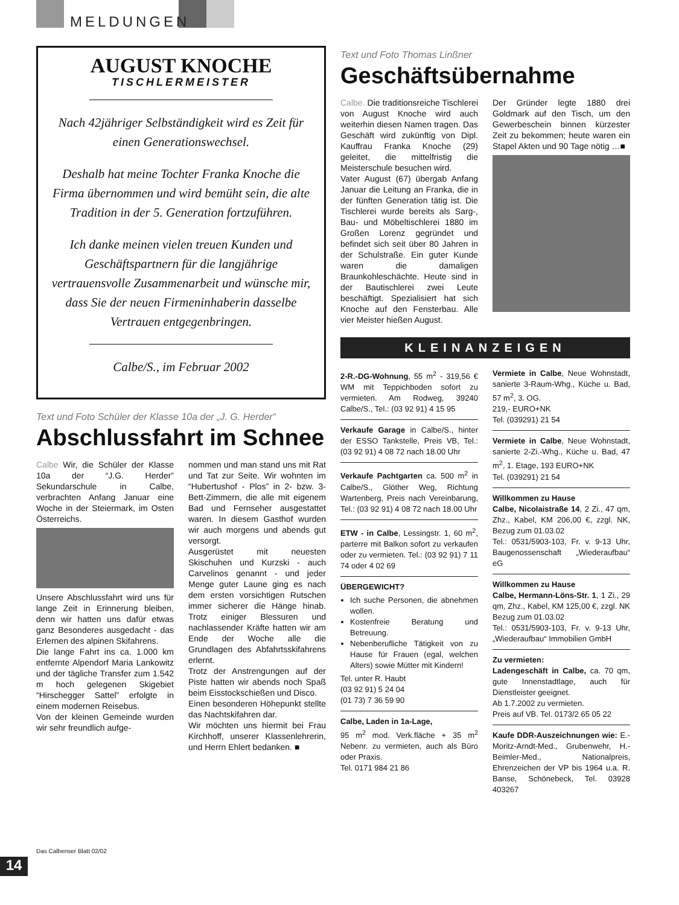MELDUNGEN
AUGUST KNOCHE
TISCHLERMEISTER
Nach 42jähriger Selbständigkeit wird es Zeit für einen Generationswechsel.
Deshalb hat meine Tochter Franka Knoche die Firma übernommen und wird bemüht sein, die alte Tradition in der 5. Generation fortzuführen.
Ich danke meinen vielen treuen Kunden und Geschäftspartnern für die langjährige vertrauensvolle Zusammenarbeit und wünsche mir, dass Sie der neuen Firmeninhaberin dasselbe Vertrauen entgegenbringen.
Calbe/S., im Februar 2002
Text und Foto Schüler der Klasse 10a der „J. G. Herder“
Abschlussfahrt im Schnee
Calbe Wir, die Schüler der Klasse 10a der “J.G. Herder” Sekundarschule in Calbe, verbrachten Anfang Januar eine Woche in der Steiermark, im Osten Österreichs.
Unsere Abschlussfahrt wird uns für lange Zeit in Erinnerung bleiben, denn wir hatten uns dafür etwas ganz Besonderes ausgedacht - das Erlernen des alpinen Skifahrens.
Die lange Fahrt ins ca. 1.000 km entfernte Alpendorf Maria Lankowitz und der tägliche Transfer zum 1.542 m hoch gelegenen Skigebiet “Hirschegger Sattel” erfolgte in einem modernen Reisebus.
Von der kleinen Gemeinde wurden wir sehr freundlich aufge-
nommen und man stand uns mit Rat und Tat zur Seite. Wir wohnten im “Hubertushof - Plos” in 2- bzw. 3-Bett-Zimmern, die alle mit eigenem Bad und Fernseher ausgestattet waren. In diesem Gasthof wurden wir auch morgens und abends gut versorgt.
Ausgerüstet mit neuesten Skischuhen und Kurzski - auch Carvelinos genannt - und jeder Menge guter Laune ging es nach dem ersten vorsichtigen Rutschen immer sicherer die Hänge hinab. Trotz einiger Blessuren und nachlassender Kräfte hatten wir am Ende der Woche alle die Grundlagen des Abfahrtsskifahrens erlernt.
Trotz der Anstrengungen auf der Piste hatten wir abends noch Spaß beim Eisstockschießen und Disco.
Einen besonderen Höhepunkt stellte das Nachtskifahren dar.
Wir möchten uns hiermit bei Frau Kirchhoff, unserer Klassenlehrerin, und Herrn Ehlert bedanken. ■
Text und Foto Thomas Linßner
Geschäftsübernahme
Calbe. Die traditionsreiche Tischlerei von August Knoche wird auch weiterhin diesen Namen tragen. Das Geschäft wird zukünftig von Dipl. Kauffrau Franka Knoche (29) geleitet, die mittelfristig die Meisterschule besuchen wird.
Vater August (67) übergab Anfang Januar die Leitung an Franka, die in der fünften Generation tätig ist. Die Tischlerei wurde bereits als Sarg-, Bau- und Möbeltischlerei 1880 im Großen Lorenz gegründet und befindet sich seit über 80 Jahren in der Schulstraße. Ein guter Kunde waren die damaligen Braunkohleschächte. Heute sind in der Bautischlerei zwei Leute beschäftigt. Spezialisiert hat sich Knoche auf den Fensterbau. Alle vier Meister hießen August.
Der Gründer legte 1880 drei Goldmark auf den Tisch, um den Gewerbeschein binnen kürzester Zeit zu bekommen; heute waren ein Stapel Akten und 90 Tage nötig …■
KLEINANZEIGEN
2-R.-DG-Wohnung, 55 m<sup>2</sup> - 319,56 € WM mit Teppichboden sofort zu vermieten. Am Rodweg, 39240 Calbe/S., Tel.: (03 92 91) 4 15 95
Verkaufe Garage in Calbe/S., hinter der ESSO Tankstelle, Preis VB, Tel.: (03 92 91) 4 08 72 nach 18.00 Uhr
Verkaufe Pachtgarten ca. 500 m<sup>2</sup> in Calbe/S., Glöther Weg, Richtung Wartenberg, Preis nach Vereinbarung, Tel.: (03 92 91) 4 08 72 nach 18.00 Uhr
ETW - in Calbe, Lessingstr. 1, 60 m<sup>2</sup>, parterre mit Balkon sofort zu verkaufen oder zu vermieten. Tel.: (03 92 91) 7 11 74 oder 4 02 69
ÜBERGEWICHT?
Ich suche Personen, die abnehmen wollen.
Kostenfreie Beratung und Betreuung.
Nebenberufliche Tätigkeit von zu Hause für Frauen (egal, welchen Alters) sowie Mütter mit Kindern!
Tel. unter R. Haubt
(03 92 91) 5 24 04
(01 73) 7 36 59 90
Calbe, Laden in 1a-Lage,
95 m<sup>2</sup> mod. Verk.fläche + 35 m<sup>2</sup> Nebenr. zu vermieten, auch als Büro oder Praxis.
Tel. 0171 984 21 86
Vermiete in Calbe, Neue Wohnstadt, sanierte 3-Raum-Whg., Küche u. Bad, 57 m<sup>2</sup>, 3. OG.
219,- EURO+NK
Tel. (039291) 21 54
Vermiete in Calbe, Neue Wohnstadt, sanierte 2-Zi.-Whg., Küche u. Bad, 47 m<sup>2</sup>, 1. Etage, 193 EURO+NK
Tel. (039291) 21 54
Willkommen zu Hause
Calbe, Nicolaistraße 14, 2 Zi., 47 qm, Zhz., Kabel, KM 206,00 €, zzgl. NK, Bezug zum 01.03.02
Tel.: 0531/5903-103, Fr. v. 9-13 Uhr, Baugenossenschaft „Wiederaufbau“ eG
Willkommen zu Hause
Calbe, Hermann-Löns-Str. 1, 1 Zi., 29 qm, Zhz., Kabel, KM 125,00 €, zzgl. NK Bezug zum 01.03.02
Tel.: 0531/5903-103, Fr. v. 9-13 Uhr, „Wiederaufbau“ Immobilien GmbH
Zu vermieten:
Ladengeschäft in Calbe, ca. 70 qm, gute Innenstadtlage, auch für Dienstleister geeignet.
Ab 1.7.2002 zu vermieten.
Preis auf VB. Tel. 0173/2 65 05 22
Kaufe DDR-Auszeichnungen wie: E.-Moritz-Arndt-Med., Grubenwehr, H.-Beimler-Med., Nationalpreis, Ehrenzeichen der VP bis 1964 u.a. R. Banse, Schönebeck, Tel. 03928 403267
Das Calbenser Blatt 02/02
14